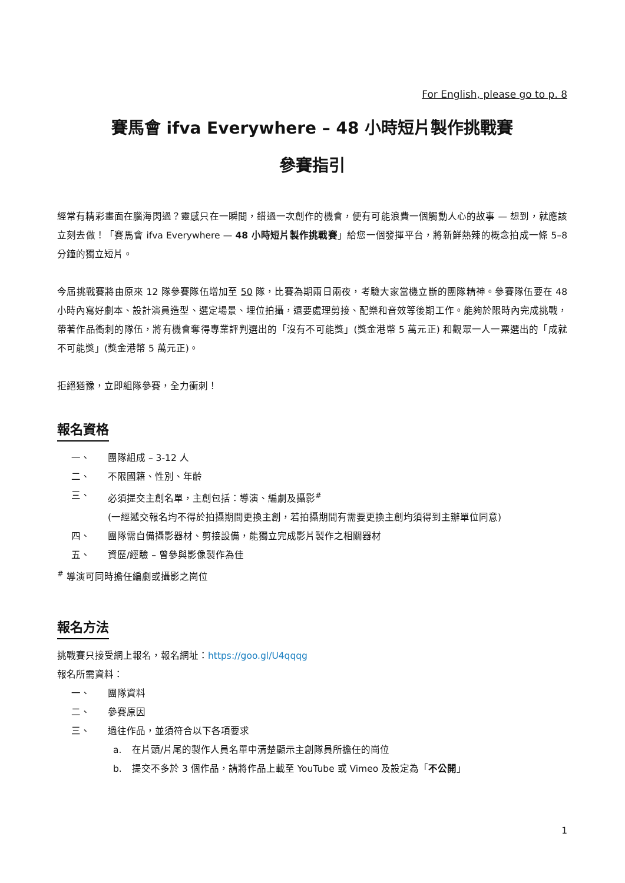For English, please go to p. 8
賽馬會 ifva Everywhere – 48 小時短片製作挑戰賽
參賽指引
經常有精彩畫面在腦海閃過？靈感只在一瞬間，錯過一次創作的機會，便有可能浪費一個觸動人心的故事 — 想到，就應該立刻去做！「賽馬會 ifva Everywhere — 48 小時短片製作挑戰賽」給您一個發揮平台，將新鮮熱辣的概念拍成一條 5–8 分鐘的獨立短片。
今屆挑戰賽將由原來 12 隊參賽隊伍增加至 50 隊，比賽為期兩日兩夜，考驗大家當機立斷的團隊精神。參賽隊伍要在 48 小時內寫好劇本、設計演員造型、選定場景、埋位拍攝，還要處理剪接、配樂和音效等後期工作。能夠於限時內完成挑戰，帶著作品衝刺的隊伍，將有機會奪得專業評判選出的「沒有不可能獎」(獎金港幣 5 萬元正) 和觀眾一人一票選出的「成就不可能獎」(獎金港幣 5 萬元正)。
拒絕猶豫，立即組隊參賽，全力衝刺！
報名資格
一、 團隊組成 – 3-12 人
二、 不限國籍、性別、年齡
三、 必須提交主創名單，主創包括：導演、編劇及攝影<sup>#</sup>
(一經遞交報名均不得於拍攝期間更換主創，若拍攝期間有需要更換主創均須得到主辦單位同意)
四、 團隊需自備攝影器材、剪接設備，能獨立完成影片製作之相關器材
五、 資歷/經驗 – 曾參與影像製作為佳
<sup>#</sup> 導演可同時擔任編劇或攝影之崗位
報名方法
挑戰賽只接受網上報名，報名網址：https://goo.gl/U4qqqg
報名所需資料：
一、 團隊資料
二、 參賽原因
三、 過往作品，並須符合以下各項要求
a. 在片頭/片尾的製作人員名單中清楚顯示主創隊員所擔任的崗位
b. 提交不多於 3 個作品，請將作品上載至 YouTube 或 Vimeo 及設定為「不公開」
1